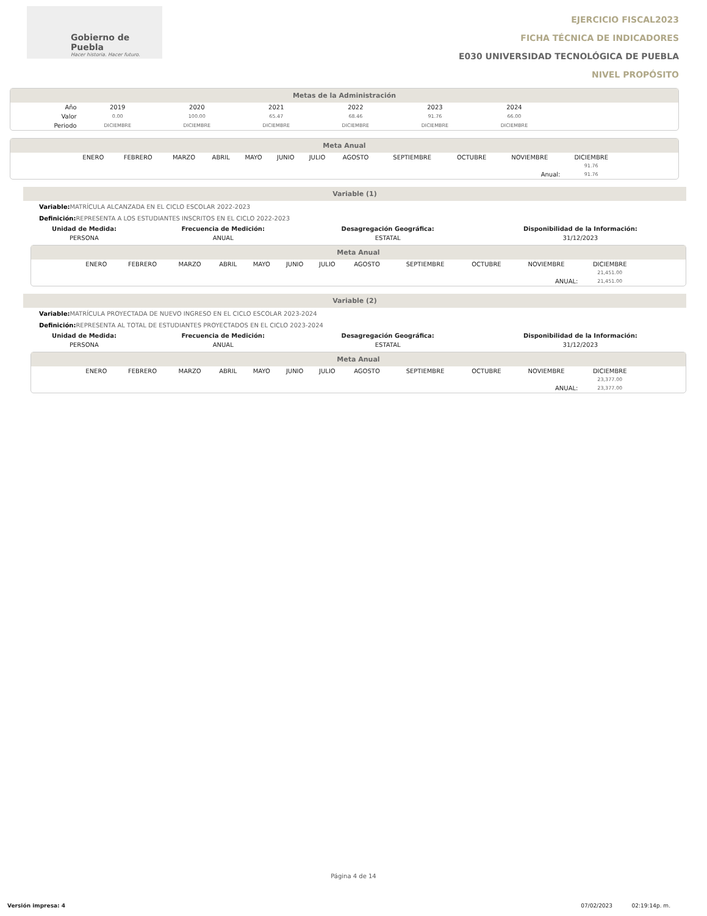Gobierno de Puebla
Hacer historia. Hacer futuro.
EJERCICIO FISCAL2023
FICHA TÉCNICA DE INDICADORES
E030 UNIVERSIDAD TECNOLÓGICA DE PUEBLA
NIVEL PROPÓSITO
Metas de la Administración
| Año | 2019 | 2020 | 2021 | 2022 | 2023 | 2024 | |
| Valor | 0.00 | 100.00 | 65.47 | 68.46 | 91.76 | 66.00 | |
| Periodo | DICIEMBRE | DICIEMBRE | DICIEMBRE | DICIEMBRE | DICIEMBRE | DICIEMBRE | |
Meta Anual
| | ENERO | FEBRERO | MARZO | ABRIL | MAYO | JUNIO | JULIO | AGOSTO | SEPTIEMBRE | OCTUBRE | NOVIEMBRE | DICIEMBRE | |
| | | | | | | | | | | | | 91.76 | |
| Anual: | | | | | | | | | | | | 91.76 | |
Variable (1)
Variable: MATRÍCULA ALCANZADA EN EL CICLO ESCOLAR 2022-2023
Definición: REPRESENTA A LOS ESTUDIANTES INSCRITOS EN EL CICLO 2022-2023
| Unidad de Medida: | Frecuencia de Medición: | Desagregación Geográfica: | Disponibilidad de la Información: |
| --- | --- | --- | --- |
| PERSONA | ANUAL | ESTATAL | 31/12/2023 |
Meta Anual
| | ENERO | FEBRERO | MARZO | ABRIL | MAYO | JUNIO | JULIO | AGOSTO | SEPTIEMBRE | OCTUBRE | NOVIEMBRE | DICIEMBRE | |
| | | | | | | | | | | | | 21,451.00 | |
| ANUAL: | | | | | | | | | | | | 21,451.00 | |
Variable (2)
Variable: MATRÍCULA PROYECTADA DE NUEVO INGRESO EN EL CICLO ESCOLAR 2023-2024
Definición: REPRESENTA AL TOTAL DE ESTUDIANTES PROYECTADOS EN EL CICLO 2023-2024
| Unidad de Medida: | Frecuencia de Medición: | Desagregación Geográfica: | Disponibilidad de la Información: |
| --- | --- | --- | --- |
| PERSONA | ANUAL | ESTATAL | 31/12/2023 |
Meta Anual
| | ENERO | FEBRERO | MARZO | ABRIL | MAYO | JUNIO | JULIO | AGOSTO | SEPTIEMBRE | OCTUBRE | NOVIEMBRE | DICIEMBRE | |
| | | | | | | | | | | | | 23,377.00 | |
| ANUAL: | | | | | | | | | | | | 23,377.00 | |
Página 4 de 14
Versión impresa: 4 07/02/2023 02:19:14p. m.